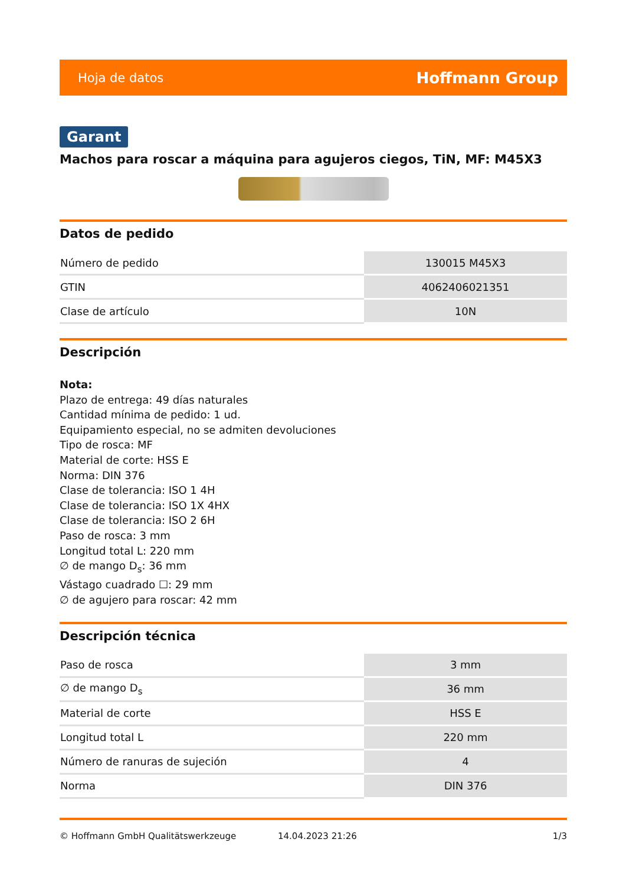Hoja de datos Hoffmann Group
Garant
Machos para roscar a máquina para agujeros ciegos, TiN, MF: M45X3
Datos de pedido
| Número de pedido | 130015 M45X3 |
| GTIN | 4062406021351 |
| Clase de artículo | 10N |
Descripción
Nota:
Plazo de entrega: 49 días naturales
Cantidad mínima de pedido: 1 ud.
Equipamiento especial, no se admiten devoluciones
Tipo de rosca: MF
Material de corte: HSS E
Norma: DIN 376
Clase de tolerancia: ISO 1 4H
Clase de tolerancia: ISO 1X 4HX
Clase de tolerancia: ISO 2 6H
Paso de rosca: 3 mm
Longitud total L: 220 mm
∅ de mango D<sub>s</sub>: 36 mm
Vástago cuadrado ☐: 29 mm
∅ de agujero para roscar: 42 mm
Descripción técnica
| Paso de rosca | 3 mm |
| ∅ de mango D<sub>s</sub> | 36 mm |
| Material de corte | HSS E |
| Longitud total L | 220 mm |
| Número de ranuras de sujeción | 4 |
| Norma | DIN 376 |
© Hoffmann GmbH Qualitätswerkzeuge 14.04.2023 21:26 1/3